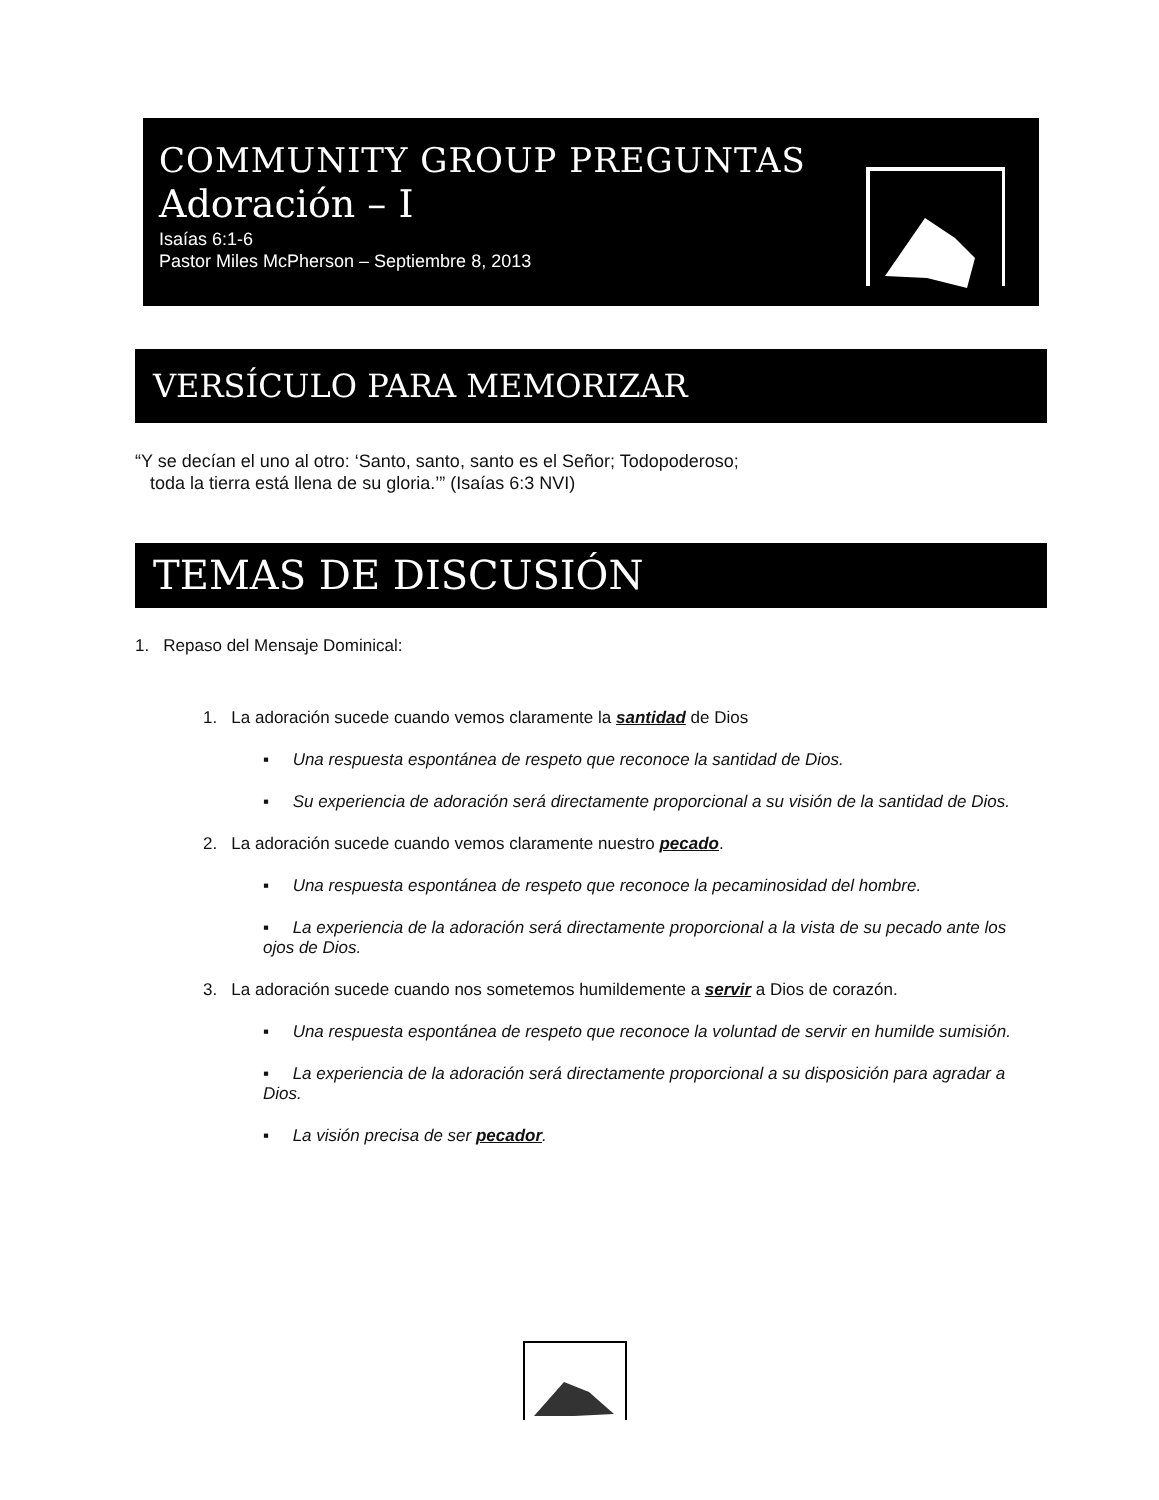COMMUNITY GROUP PREGUNTAS
Adoración – I
Isaías 6:1-6
Pastor Miles McPherson – Septiembre 8, 2013
VERSÍCULO PARA MEMORIZAR
“Y se decían el uno al otro: ‘Santo, santo, santo es el Señor; Todopoderoso;
toda la tierra está llena de su gloria.’” (Isaías 6:3 NVI)
TEMAS DE DISCUSIÓN
1. Repaso del Mensaje Dominical:
1. La adoración sucede cuando vemos claramente la santidad de Dios
▪ Una respuesta espontánea de respeto que reconoce la santidad de Dios.
▪ Su experiencia de adoración será directamente proporcional a su visión de la santidad de Dios.
2. La adoración sucede cuando vemos claramente nuestro pecado.
▪ Una respuesta espontánea de respeto que reconoce la pecaminosidad del hombre.
▪ La experiencia de la adoración será directamente proporcional a la vista de su pecado ante los ojos de Dios.
3. La adoración sucede cuando nos sometemos humildemente a servir a Dios de corazón.
▪ Una respuesta espontánea de respeto que reconoce la voluntad de servir en humilde sumisión.
▪ La experiencia de la adoración será directamente proporcional a su disposición para agradar a Dios.
▪ La visión precisa de ser pecador.